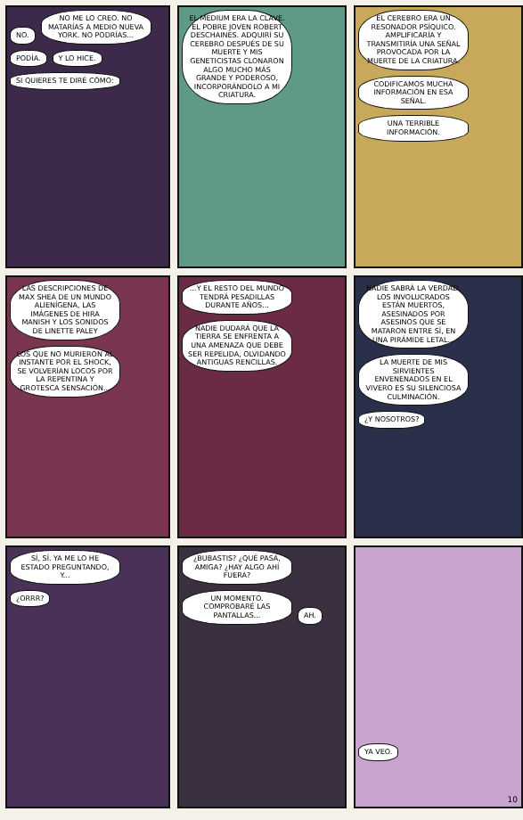NO. NO ME LO CREO. NO MATARÍAS A MEDIO NUEVA YORK. NO PODRÍAS... PODÍA. Y LO HICE. SI QUIERES TE DIRÉ CÓMO:
EL MEDIUM ERA LA CLAVE. EL POBRE JOVEN ROBERT DESCHAINES. ADQUIRÍ SU CEREBRO DESPUÉS DE SU MUERTE Y MIS GENETICISTAS CLONARON ALGO MUCHO MÁS GRANDE Y PODEROSO, INCORPORÁNDOLO A MI CRIATURA.
EL CEREBRO ERA UN RESONADOR PSÍQUICO. AMPLIFICARÍA Y TRANSMITIRÍA UNA SEÑAL PROVOCADA POR LA MUERTE DE LA CRIATURA. CODIFICAMOS MUCHA INFORMACIÓN EN ESA SEÑAL. UNA TERRIBLE INFORMACIÓN.
LAS DESCRIPCIONES DE MAX SHEA DE UN MUNDO ALIENÍGENA, LAS IMÁGENES DE HIRA MANISH Y LOS SONIDOS DE LINETTE PALEY LOS QUE NO MURIERON AL INSTANTE POR EL SHOCK, SE VOLVERÍAN LOCOS POR LA REPENTINA Y GROTESCA SENSACIÓN...
...Y EL RESTO DEL MUNDO TENDRÁ PESADILLAS DURANTE AÑOS... NADIE DUDARÁ QUE LA TIERRA SE ENFRENTA A UNA AMENAZA QUE DEBE SER REPELIDA, OLVIDANDO ANTIGUAS RENCILLAS.
NADIE SABRÁ LA VERDAD. LOS INVOLUCRADOS ESTÁN MUERTOS, ASESINADOS POR ASESINOS QUE SE MATARON ENTRE SÍ, EN UNA PIRÁMIDE LETAL... LA MUERTE DE MIS SIRVIENTES ENVENENADOS EN EL VIVERO ES SU SILENCIOSA CULMINACIÓN. ¿Y NOSOTROS?
SÍ, SÍ. YA ME LO HE ESTADO PREGUNTANDO, Y... ¿ORRR?
¿BUBASTIS? ¿QUÉ PASA, AMIGA? ¿HAY ALGO AHÍ FUERA? UN MOMENTO. COMPROBARÉ LAS PANTALLAS... AH.
YA VEO.
10